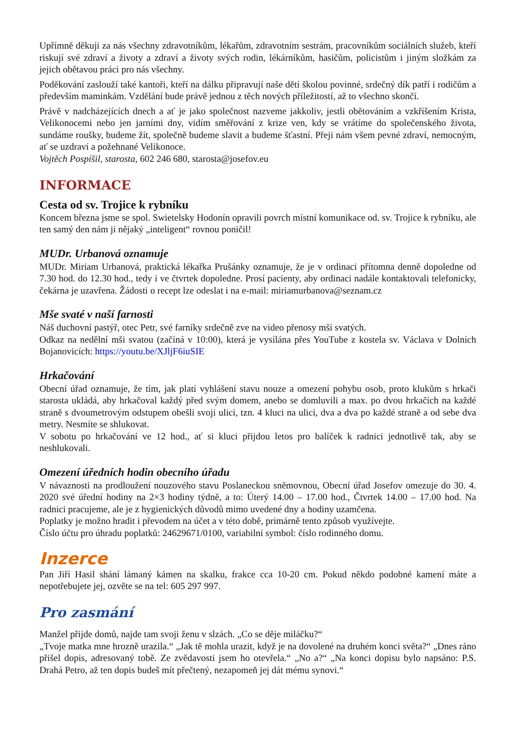Upřímně děkuji za nás všechny zdravotníkům, lékařům, zdravotním sestrám, pracovníkům sociálních služeb, kteří riskují své zdraví a životy a zdraví a životy svých rodin, lékárníkům, hasičům, policistům i jiným složkám za jejich obětavou práci pro nás všechny.
Poděkování zaslouží také kantoři, kteří na dálku připravují naše děti školou povinné, srdečný dík patří i rodičům a především maminkám. Vzdělání bude právě jednou z těch nových příležitostí, až to všechno skončí.
Právě v nadcházejících dnech a ať je jako společnost nazveme jakkoliv, jestli obětováním a vzkříšením Krista, Velikonocemi nebo jen jarními dny, vidím směřování z krize ven, kdy se vrátíme do společenského života, sundáme roušky, budeme žít, společně budeme slavit a budeme šťastní. Přeji nám všem pevné zdraví, nemocným, ať se uzdraví a požehnané Velikonoce.
Vojtěch Pospíšil, starosta, 602 246 680, starosta@josefov.eu
INFORMACE
Cesta od sv. Trojice k rybníku
Koncem března jsme se spol. Swietelsky Hodonín opravili povrch místní komunikace od. sv. Trojice k rybníku, ale ten samý den nám ji nějaký „inteligent“ rovnou poničil!
MUDr. Urbanová oznamuje
MUDr. Miriam Urbanová, praktická lékařka Prušánky oznamuje, že je v ordinaci přítomna denně dopoledne od 7.30 hod. do 12.30 hod., tedy i ve čtvrtek dopoledne. Prosí pacienty, aby ordinaci nadále kontaktovali telefonicky, čekárna je uzavřena. Žádosti o recept lze odeslat i na e-mail: miriamurbanova@seznam.cz
Mše svaté v naší farnosti
Náš duchovní pastýř, otec Petr, své farníky srdečně zve na video přenosy mší svatých.
Odkaz na nedělní mši svatou (začíná v 10:00), která je vysílána přes YouTube z kostela sv. Václava v Dolních Bojanovicích: https://youtu.be/XJljF6iuSIE
Hrkačování
Obecní úřad oznamuje, že tím, jak platí vyhlášení stavu nouze a omezení pohybu osob, proto klukům s hrkači starosta ukládá, aby hrkačoval každý před svým domem, anebo se domluvili a max. po dvou hrkačích na každé straně s dvoumetrovým odstupem obešli svoji ulici, tzn. 4 kluci na ulici, dva a dva po každé straně a od sebe dva metry. Nesmíte se shlukovat.
V sobotu po hrkačování ve 12 hod., ať si kluci přijdou letos pro balíček k radnici jednotlivě tak, aby se neshlukovali.
Omezení úředních hodin obecního úřadu
V návaznosti na prodloužení nouzového stavu Poslaneckou sněmovnou, Obecní úřad Josefov omezuje do 30. 4. 2020 své úřední hodiny na 2×3 hodiny týdně, a to: Úterý 14.00 – 17.00 hod., Čtvrtek 14.00 – 17.00 hod. Na radnici pracujeme, ale je z hygienických důvodů mimo uvedené dny a hodiny uzamčena.
Poplatky je možno hradit i převodem na účet a v této době, primárně tento způsob využívejte.
Číslo účtu pro úhradu poplatků: 24629671/0100, variabilní symbol: číslo rodinného domu.
Inzerce
Pan Jiří Hasil shání lámaný kámen na skalku, frakce cca 10-20 cm. Pokud někdo podobné kamení máte a nepotřebujete jej, ozvěte se na tel: 605 297 997.
Pro zasmání
Manžel přijde domů, najde tam svoji ženu v slzách. „Co se děje miláčku?“
„Tvoje matka mne hrozně urazila.“ „Jak tě mohla urazit, když je na dovolené na druhém konci světa?“ „Dnes ráno přišel dopis, adresovaný tobě. Ze zvědavosti jsem ho otevřela.“ „No a?“ „Na konci dopisu bylo napsáno: P.S. Drahá Petro, až ten dopis budeš mít přečtený, nezapomeň jej dát mému synovi.“